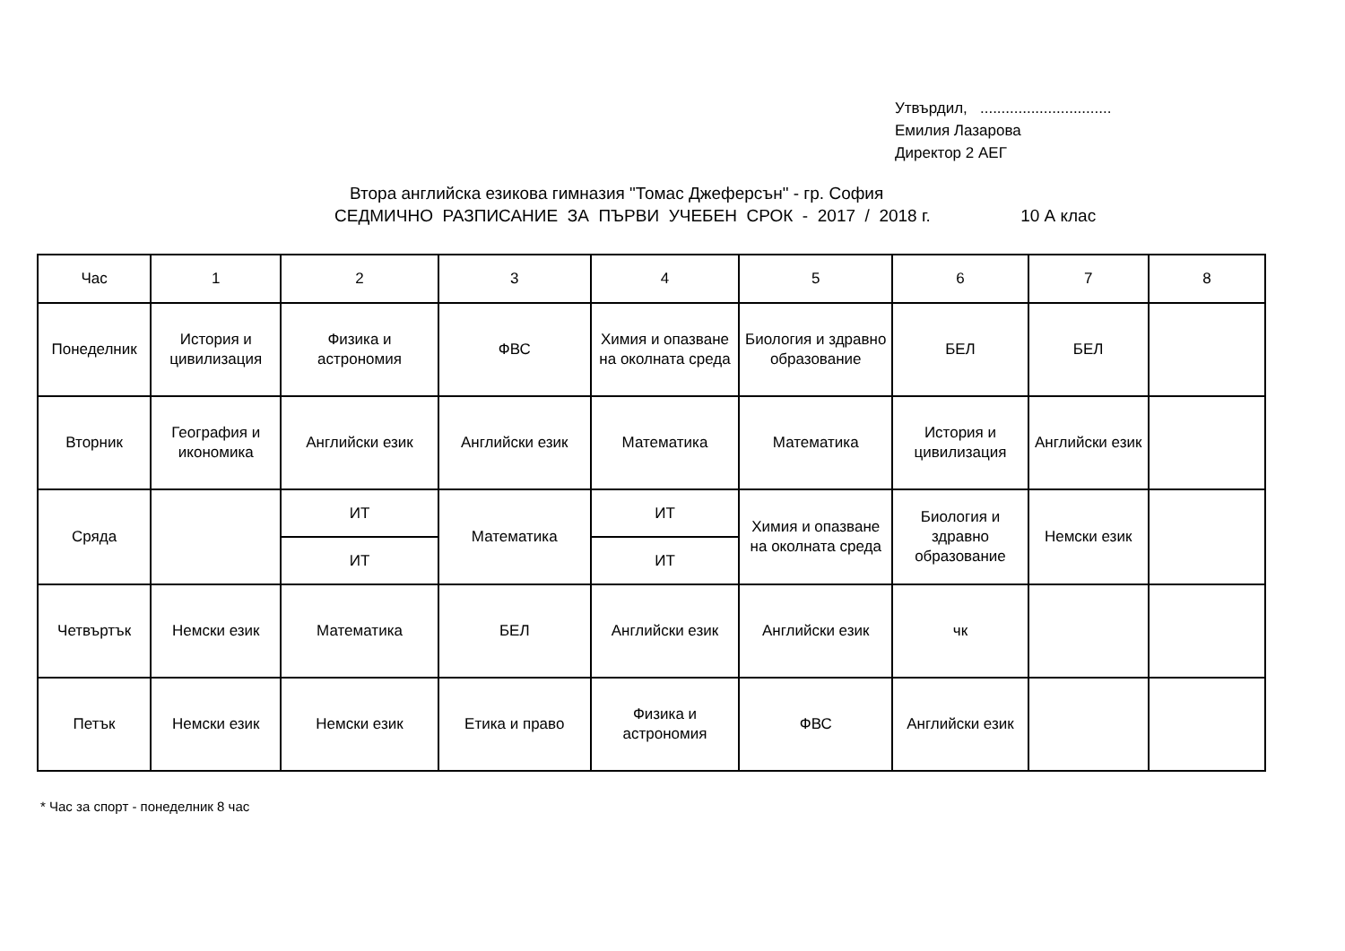Утвърдил, ...............................
Емилия Лазарова
Директор 2 АЕГ
Втора английска езикова гимназия "Томас Джеферсън" - гр. София
СЕДМИЧНО РАЗПИСАНИЕ ЗА ПЪРВИ УЧЕБЕН СРОК - 2017 / 2018 г. 10 А клас
| Час | 1 | 2 | 3 | 4 | 5 | 6 | 7 | 8 |
| Понеделник | История и цивилизация | Физика и астрономия | ФВС | Химия и опазване на околната среда | Биология и здравно образование | БЕЛ | БЕЛ | |
| Вторник | География и икономика | Английски език | Английски език | Математика | Математика | История и цивилизация | Английски език | |
| Сряда | | ИТ | Математика | ИТ | Химия и опазване на околната среда | Биология и здравно образование | Немски език | |
| | | ИТ | | ИТ | | | | |
| Четвъртък | Немски език | Математика | БЕЛ | Английски език | Английски език | чк | | |
| Петък | Немски език | Немски език | Етика и право | Физика и астрономия | ФВС | Английски език | | |
* Час за спорт - понеделник 8 час